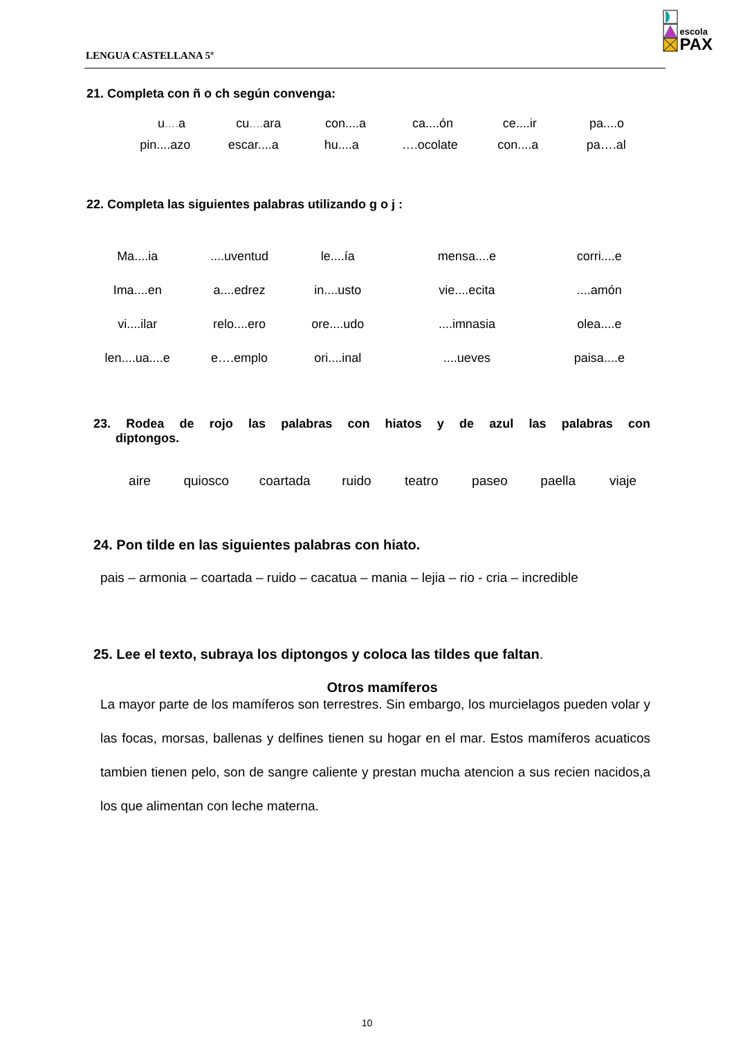LENGUA CASTELLANA 5º
escola
PAX
21. Completa con ñ o ch según convenga:
u.... a cu.... ara con....a ca....ón ce....ir pa....o
pin....azo escar....a hu....a ….ocolate con....a pa….al
22. Completa las siguientes palabras utilizando g o j :
Ma....ia ....uventud le....ía mensa....e corri....e
Ima....en a....edrez in....usto vie....ecita ....amón
vi....ilar relo....ero ore....udo ....imnasia olea....e
len....ua....e e….emplo ori....inal ....ueves paisa....e
23. Rodea de rojo las palabras con hiatos y de azul las palabras con
diptongos.
aire quiosco coartada ruido teatro paseo paella viaje
24. Pon tilde en las siguientes palabras con hiato.
pais – armonia – coartada – ruido – cacatua – mania – lejia – rio - cria – incredible
25. Lee el texto, subraya los diptongos y coloca las tildes que faltan.
Otros mamíferos
La mayor parte de los mamíferos son terrestres. Sin embargo, los murcielagos pueden volar y las focas, morsas, ballenas y delfines tienen su hogar en el mar. Estos mamíferos acuaticos tambien tienen pelo, son de sangre caliente y prestan mucha atencion a sus recien nacidos,a los que alimentan con leche materna.
10